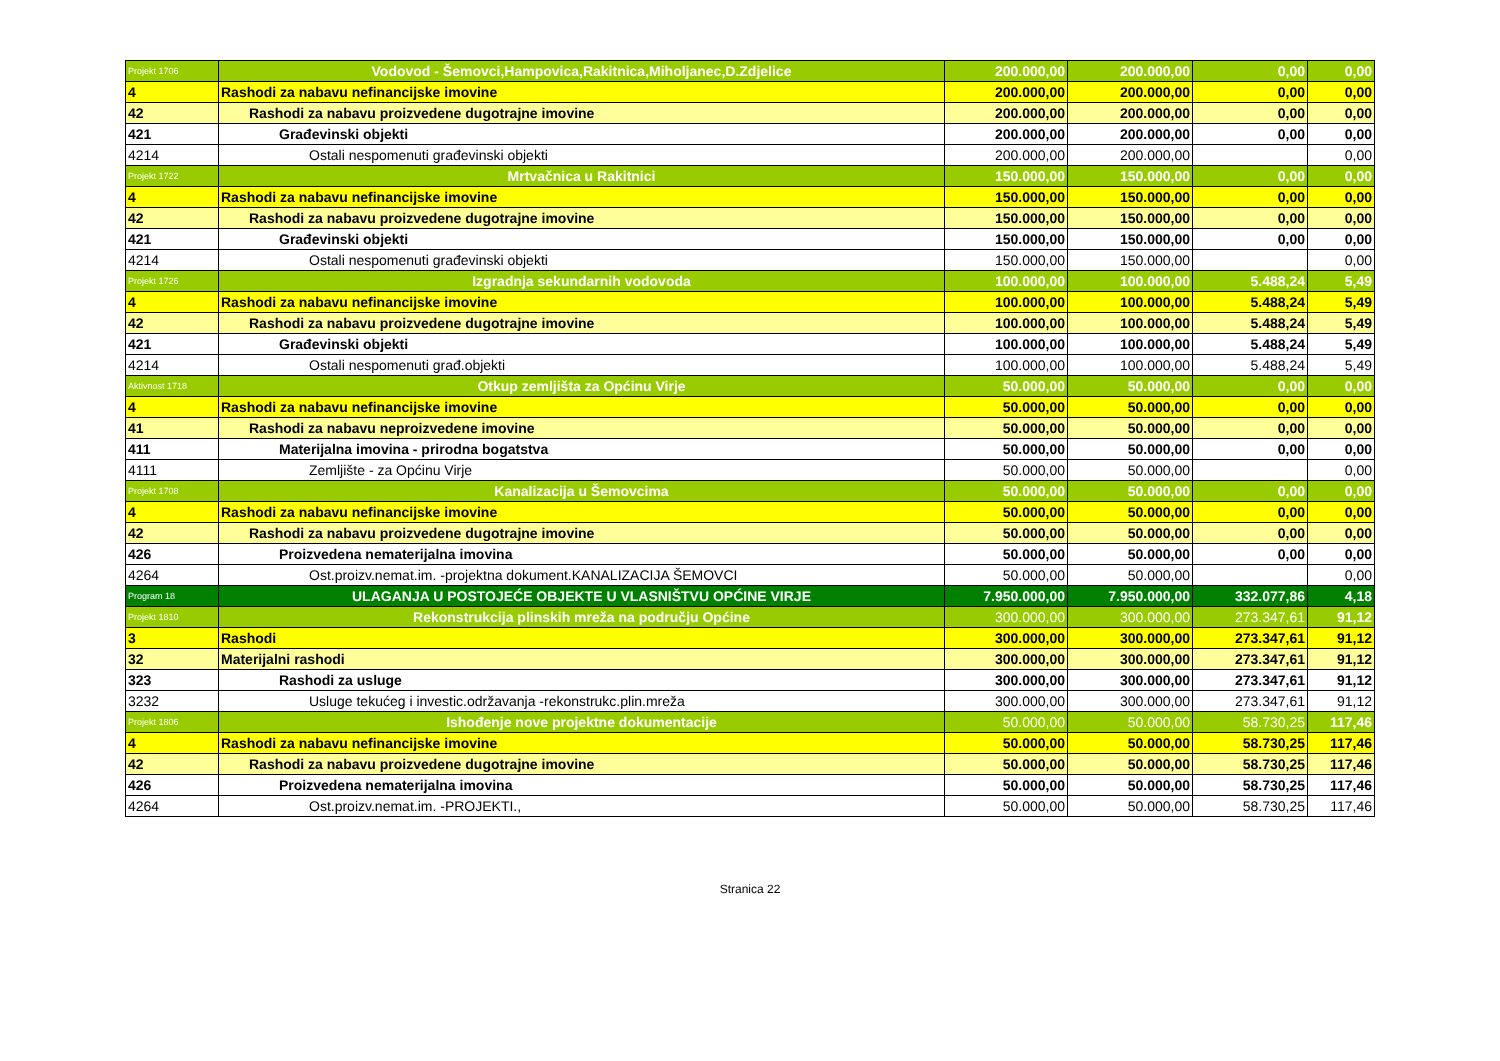| Projekt 1706 | Vodovod - Šemovci,Hampovica,Rakitnica,Miholjanec,D.Zdjelice | 200.000,00 | 200.000,00 | 0,00 | 0,00 |
| 4 | Rashodi za nabavu nefinancijske imovine | 200.000,00 | 200.000,00 | 0,00 | 0,00 |
| 42 | Rashodi za nabavu proizvedene dugotrajne imovine | 200.000,00 | 200.000,00 | 0,00 | 0,00 |
| 421 | Građevinski objekti | 200.000,00 | 200.000,00 | 0,00 | 0,00 |
| 4214 | Ostali nespomenuti građevinski objekti | 200.000,00 | 200.000,00 | | 0,00 |
| Projekt 1722 | Mrtvačnica u Rakitnici | 150.000,00 | 150.000,00 | 0,00 | 0,00 |
| 4 | Rashodi za nabavu nefinancijske imovine | 150.000,00 | 150.000,00 | 0,00 | 0,00 |
| 42 | Rashodi za nabavu proizvedene dugotrajne imovine | 150.000,00 | 150.000,00 | 0,00 | 0,00 |
| 421 | Građevinski objekti | 150.000,00 | 150.000,00 | 0,00 | 0,00 |
| 4214 | Ostali nespomenuti građevinski objekti | 150.000,00 | 150.000,00 | | 0,00 |
| Projekt 1726 | Izgradnja sekundarnih vodovoda | 100.000,00 | 100.000,00 | 5.488,24 | 5,49 |
| 4 | Rashodi za nabavu nefinancijske imovine | 100.000,00 | 100.000,00 | 5.488,24 | 5,49 |
| 42 | Rashodi za nabavu proizvedene dugotrajne imovine | 100.000,00 | 100.000,00 | 5.488,24 | 5,49 |
| 421 | Građevinski objekti | 100.000,00 | 100.000,00 | 5.488,24 | 5,49 |
| 4214 | Ostali nespomenuti građ.objekti | 100.000,00 | 100.000,00 | 5.488,24 | 5,49 |
| Aktivnost 1718 | Otkup zemljišta za Općinu Virje | 50.000,00 | 50.000,00 | 0,00 | 0,00 |
| 4 | Rashodi za nabavu nefinancijske imovine | 50.000,00 | 50.000,00 | 0,00 | 0,00 |
| 41 | Rashodi za nabavu neproizvedene imovine | 50.000,00 | 50.000,00 | 0,00 | 0,00 |
| 411 | Materijalna imovina - prirodna bogatstva | 50.000,00 | 50.000,00 | 0,00 | 0,00 |
| 4111 | Zemljište - za Općinu Virje | 50.000,00 | 50.000,00 | | 0,00 |
| Projekt 1708 | Kanalizacija u Šemovcima | 50.000,00 | 50.000,00 | 0,00 | 0,00 |
| 4 | Rashodi za nabavu nefinancijske imovine | 50.000,00 | 50.000,00 | 0,00 | 0,00 |
| 42 | Rashodi za nabavu proizvedene dugotrajne imovine | 50.000,00 | 50.000,00 | 0,00 | 0,00 |
| 426 | Proizvedena nematerijalna imovina | 50.000,00 | 50.000,00 | 0,00 | 0,00 |
| 4264 | Ost.proizv.nemat.im. -projektna dokument.KANALIZACIJA ŠEMOVCI | 50.000,00 | 50.000,00 | | 0,00 |
| Program 18 | ULAGANJA U POSTOJEĆE OBJEKTE U VLASNIŠTVU OPĆINE VIRJE | 7.950.000,00 | 7.950.000,00 | 332.077,86 | 4,18 |
| Projekt 1810 | Rekonstrukcija plinskih mreža na području Općine | 300.000,00 | 300.000,00 | 273.347,61 | 91,12 |
| 3 | Rashodi | 300.000,00 | 300.000,00 | 273.347,61 | 91,12 |
| 32 | Materijalni rashodi | 300.000,00 | 300.000,00 | 273.347,61 | 91,12 |
| 323 | Rashodi za usluge | 300.000,00 | 300.000,00 | 273.347,61 | 91,12 |
| 3232 | Usluge tekućeg i investic.održavanja -rekonstrukc.plin.mreža | 300.000,00 | 300.000,00 | 273.347,61 | 91,12 |
| Projekt 1806 | Ishođenje nove projektne dokumentacije | 50.000,00 | 50.000,00 | 58.730,25 | 117,46 |
| 4 | Rashodi za nabavu nefinancijske imovine | 50.000,00 | 50.000,00 | 58.730,25 | 117,46 |
| 42 | Rashodi za nabavu proizvedene dugotrajne imovine | 50.000,00 | 50.000,00 | 58.730,25 | 117,46 |
| 426 | Proizvedena nematerijalna imovina | 50.000,00 | 50.000,00 | 58.730,25 | 117,46 |
| 4264 | Ost.proizv.nemat.im. -PROJEKTI., | 50.000,00 | 50.000,00 | 58.730,25 | 117,46 |
Stranica 22